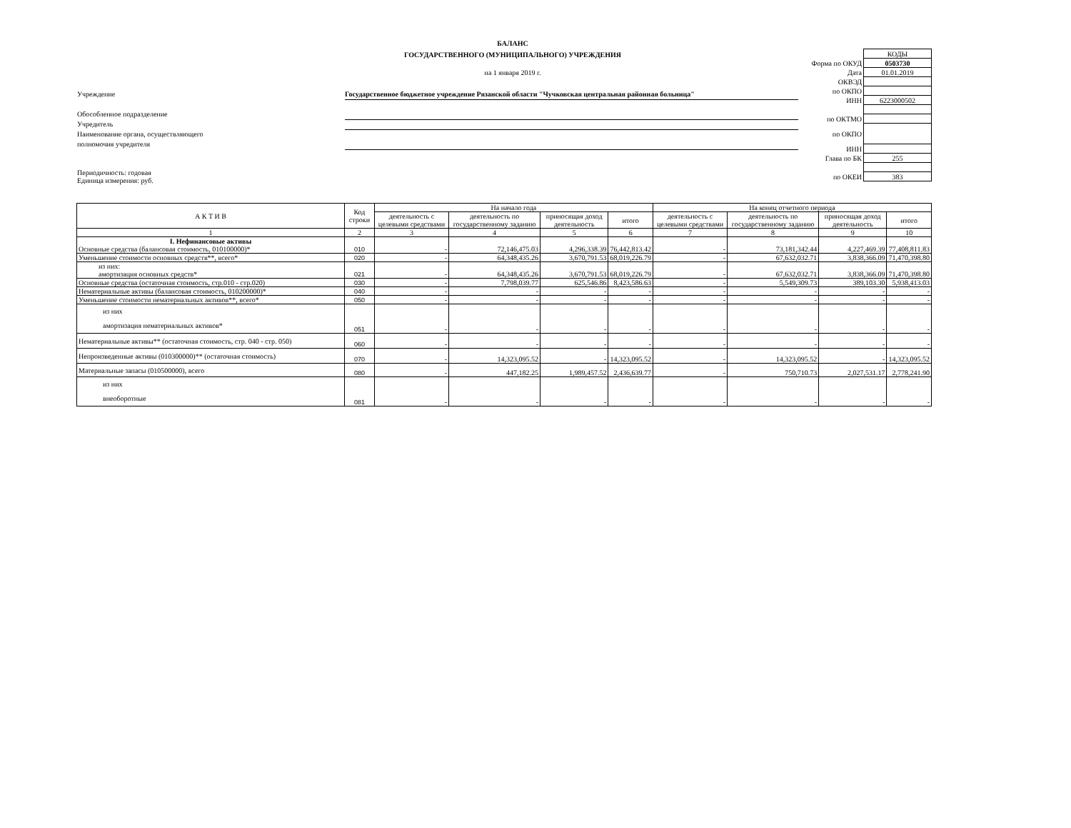БАЛАНС
ГОСУДАРСТВЕННОГО (МУНИЦИПАЛЬНОГО) УЧРЕЖДЕНИЯ
на 1 января 2019 г.
| | КОДЫ |
| Форма по ОКУД | 0503730 |
| Дата | 01.01.2019 |
| ОКВЭД | |
| по ОКПО | |
| ИНН | 6223000502 |
| по ОКТМО | |
| по ОКПО | |
| ИНН | |
| Глава по БК | 255 |
| по ОКЕИ | 383 |
Учреждение Государственное бюджетное учреждение Рязанской области "Чучковская центральная районная больница"
Обособленное подразделение
Учредитель
Наименование органа, осуществляющего
полномочия учредителя
Периодичность: годовая
Единица измерения: руб.
| А К Т И В | Код строки | На начало года | | | | На конец отчетного периода | | | |
| --- | --- | --- | --- | --- | --- | --- | --- | --- | --- |
| | | деятельность с целевыми средствами | деятельность по государственному заданию | приносящая доход деятельность | итого | деятельность с целевыми средствами | деятельность по государственному заданию | приносящая доход деятельность | итого |
| 1 | 2 | 3 | 4 | 5 | 6 | 7 | 8 | 9 | 10 |
| I. Нефинансовые активы Основные средства (балансовая стоимость, 010100000)* | 010 | - | 72,146,475.03 | 4,296,338.39 | 76,442,813.42 | - | 73,181,342.44 | 4,227,469.39 | 77,408,811.83 |
| Уменьшение стоимости основных средств**, всего* | 020 | - | 64,348,435.26 | 3,670,791.53 | 68,019,226.79 | - | 67,632,032.71 | 3,838,366.09 | 71,470,398.80 |
| из них: амортизация основных средств* | 021 | - | 64,348,435.26 | 3,670,791.53 | 68,019,226.79 | - | 67,632,032.71 | 3,838,366.09 | 71,470,398.80 |
| Основные средства (остаточная стоимость, стр.010 - стр.020) | 030 | - | 7,798,039.77 | 625,546.86 | 8,423,586.63 | - | 5,549,309.73 | 389,103.30 | 5,938,413.03 |
| Нематериальные активы (балансовая стоимость, 010200000)* | 040 | - | - | - | - | - | - | - | - |
| Уменьшение стоимости нематериальных активов**, всего* | 050 | - | - | - | - | - | - | - | - |
| из них амортизация нематериальных активов* | 051 | - | - | - | - | - | - | - | - |
| Нематериальные активы** (остаточная стоимость, стр. 040 - стр. 050) | 060 | - | - | - | - | - | - | - | - |
| Непроизведенные активы (010300000)** (остаточная стоимость) | 070 | - | 14,323,095.52 | - | 14,323,095.52 | - | 14,323,095.52 | - | 14,323,095.52 |
| Материальные запасы (010500000), всего | 080 | - | 447,182.25 | 1,989,457.52 | 2,436,639.77 | - | 750,710.73 | 2,027,531.17 | 2,778,241.90 |
| из них внеоборотные | 081 | - | - | - | - | - | - | - | - |